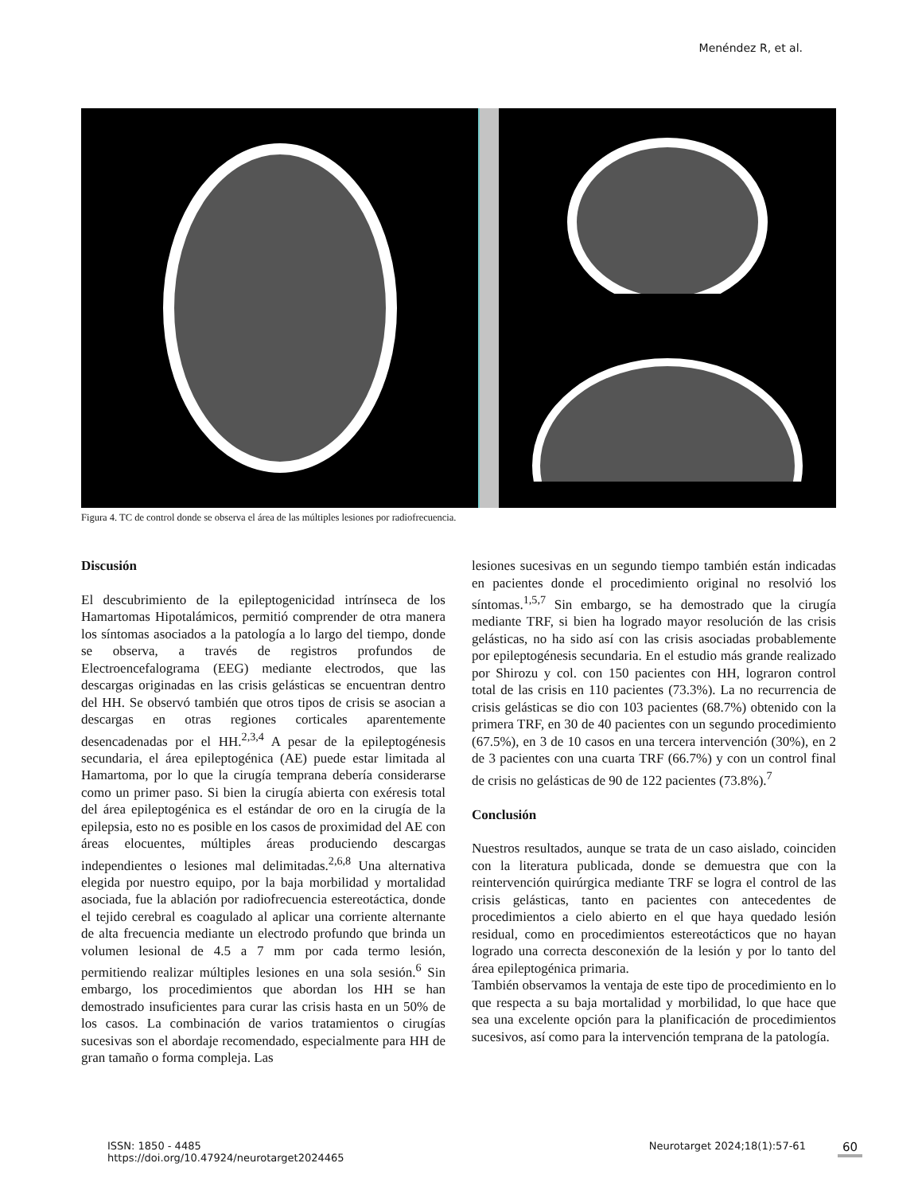Menéndez R, et al.
Figura 4. TC de control donde se observa el área de las múltiples lesiones por radiofrecuencia.
Discusión
El descubrimiento de la epileptogenicidad intrínseca de los Hamartomas Hipotalámicos, permitió comprender de otra manera los síntomas asociados a la patología a lo largo del tiempo, donde se observa, a través de registros profundos de Electroencefalograma (EEG) mediante electrodos, que las descargas originadas en las crisis gelásticas se encuentran dentro del HH. Se observó también que otros tipos de crisis se asocian a descargas en otras regiones corticales aparentemente desencadenadas por el HH.<sup>2,3,4</sup> A pesar de la epileptogénesis secundaria, el área epileptogénica (AE) puede estar limitada al Hamartoma, por lo que la cirugía temprana debería considerarse como un primer paso. Si bien la cirugía abierta con exéresis total del área epileptogénica es el estándar de oro en la cirugía de la epilepsia, esto no es posible en los casos de proximidad del AE con áreas elocuentes, múltiples áreas produciendo descargas independientes o lesiones mal delimitadas.<sup>2,6,8</sup> Una alternativa elegida por nuestro equipo, por la baja morbilidad y mortalidad asociada, fue la ablación por radiofrecuencia estereotáctica, donde el tejido cerebral es coagulado al aplicar una corriente alternante de alta frecuencia mediante un electrodo profundo que brinda un volumen lesional de 4.5 a 7 mm por cada termo lesión, permitiendo realizar múltiples lesiones en una sola sesión.<sup>6</sup> Sin embargo, los procedimientos que abordan los HH se han demostrado insuficientes para curar las crisis hasta en un 50% de los casos. La combinación de varios tratamientos o cirugías sucesivas son el abordaje recomendado, especialmente para HH de gran tamaño o forma compleja. Las
lesiones sucesivas en un segundo tiempo también están indicadas en pacientes donde el procedimiento original no resolvió los síntomas.<sup>1,5,7</sup> Sin embargo, se ha demostrado que la cirugía mediante TRF, si bien ha logrado mayor resolución de las crisis gelásticas, no ha sido así con las crisis asociadas probablemente por epileptogénesis secundaria. En el estudio más grande realizado por Shirozu y col. con 150 pacientes con HH, lograron control total de las crisis en 110 pacientes (73.3%). La no recurrencia de crisis gelásticas se dio con 103 pacientes (68.7%) obtenido con la primera TRF, en 30 de 40 pacientes con un segundo procedimiento (67.5%), en 3 de 10 casos en una tercera intervención (30%), en 2 de 3 pacientes con una cuarta TRF (66.7%) y con un control final de crisis no gelásticas de 90 de 122 pacientes (73.8%).<sup>7</sup>
Conclusión
Nuestros resultados, aunque se trata de un caso aislado, coinciden con la literatura publicada, donde se demuestra que con la reintervención quirúrgica mediante TRF se logra el control de las crisis gelásticas, tanto en pacientes con antecedentes de procedimientos a cielo abierto en el que haya quedado lesión residual, como en procedimientos estereotácticos que no hayan logrado una correcta desconexión de la lesión y por lo tanto del área epileptogénica primaria.
También observamos la ventaja de este tipo de procedimiento en lo que respecta a su baja mortalidad y morbilidad, lo que hace que sea una excelente opción para la planificación de procedimientos sucesivos, así como para la intervención temprana de la patología.
ISSN: 1850 - 4485
https://doi.org/10.47924/neurotarget2024465
Neurotarget 2024;18(1):57-61 60